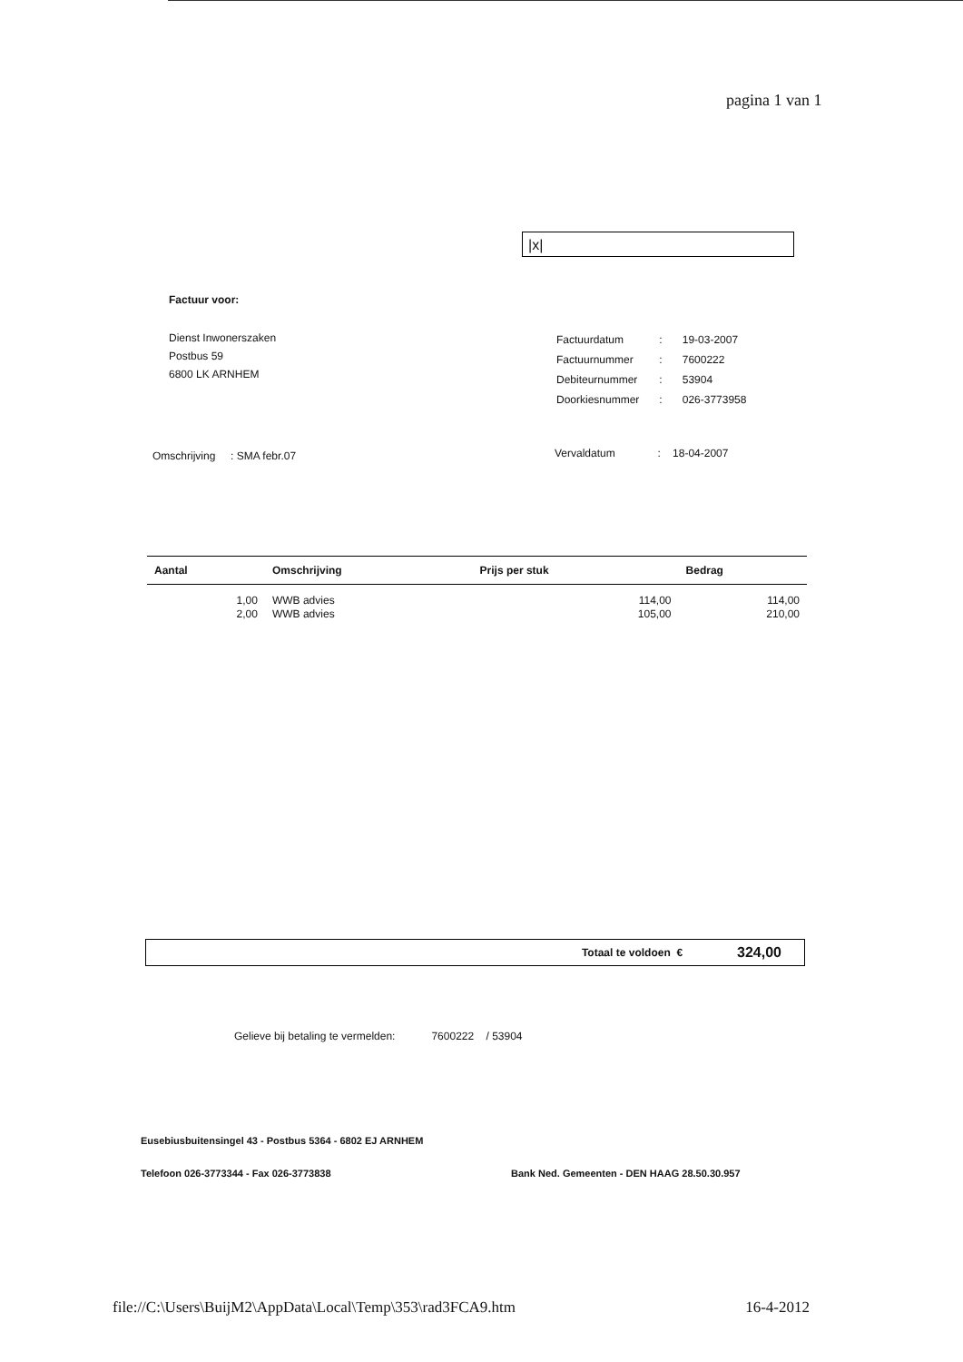pagina 1 van 1
|x|
Factuur voor:
Dienst Inwonerszaken
Postbus 59
6800 LK ARNHEM
| Factuurdatum | : | 19-03-2007 |
| Factuurnummer | : | 7600222 |
| Debiteurnummer | : | 53904 |
| Doorkiesnummer | : | 026-3773958 |
Omschrijving : SMA febr.07
Vervaldatum : 18-04-2007
| Aantal | Omschrijving | Prijs per stuk | Bedrag |
| --- | --- | --- | --- |
| 1,00 | WWB advies | 114,00 | 114,00 |
| 2,00 | WWB advies | 105,00 | 210,00 |
Totaal te voldoen € 324,00
Gelieve bij betaling te vermelden: 7600222 / 53904
Eusebiusbuitensingel 43 - Postbus 5364 - 6802 EJ ARNHEM
Telefoon 026-3773344 - Fax 026-3773838 Bank Ned. Gemeenten - DEN HAAG 28.50.30.957
file://C:\Users\BuijM2\AppData\Local\Temp\353\rad3FCA9.htm 16-4-2012